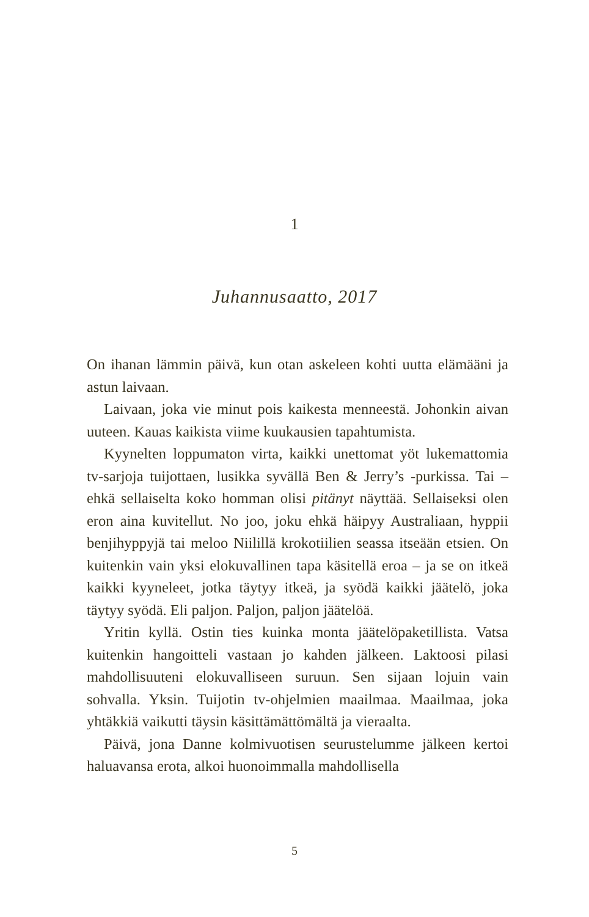1
Juhannusaatto, 2017
On ihanan lämmin päivä, kun otan askeleen kohti uutta elämääni ja astun laivaan.
Laivaan, joka vie minut pois kaikesta menneestä. Johonkin aivan uuteen. Kauas kaikista viime kuukausien tapahtumista.
Kyynelten loppumaton virta, kaikki unettomat yöt lukemattomia tv-sarjoja tuijottaen, lusikka syvällä Ben & Jerry’s -purkissa. Tai – ehkä sellaiselta koko homman olisi pitänyt näyttää. Sellaiseksi olen eron aina kuvitellut. No joo, joku ehkä häipyy Australiaan, hyppii benjihyppyjä tai meloo Niilillä krokotiilien seassa itseään etsien. On kuitenkin vain yksi elokuvallinen tapa käsitellä eroa – ja se on itkeä kaikki kyyneleet, jotka täytyy itkeä, ja syödä kaikki jäätelö, joka täytyy syödä. Eli paljon. Paljon, paljon jäätelöä.
Yritin kyllä. Ostin ties kuinka monta jäätelöpaketillista. Vatsa kuitenkin hangoitteli vastaan jo kahden jälkeen. Laktoosi pilasi mahdollisuuteni elokuvalliseen suruun. Sen sijaan lojuin vain sohvalla. Yksin. Tuijotin tv-ohjelmien maailmaa. Maailmaa, joka yhtäkkiä vaikutti täysin käsittämättömältä ja vieraalta.
Päivä, jona Danne kolmivuotisen seurustelumme jälkeen kertoi haluavansa erota, alkoi huonoimmalla mahdollisella
5